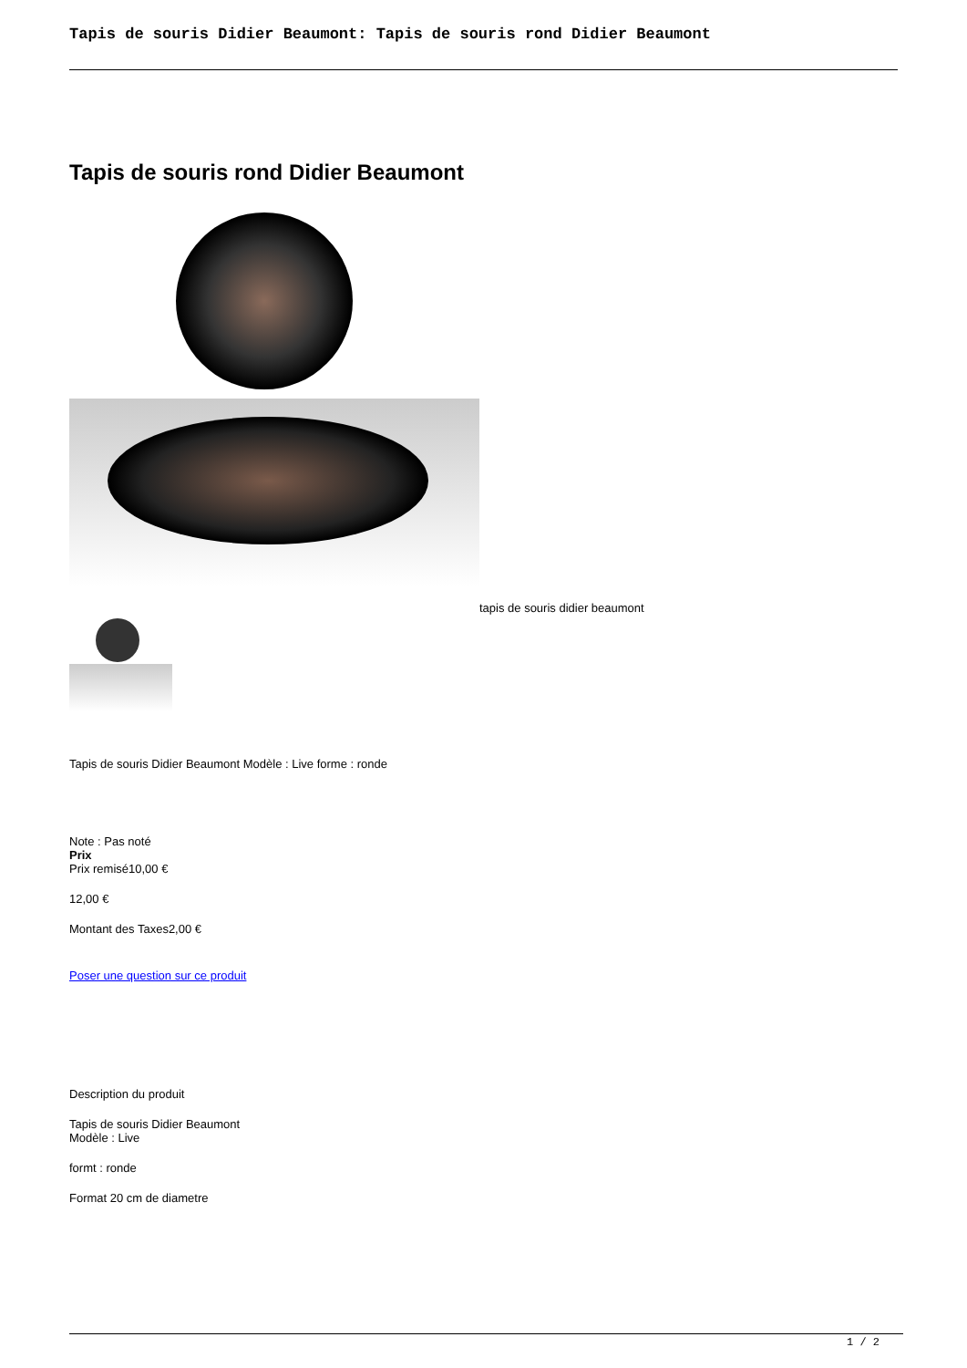Tapis de souris Didier Beaumont: Tapis de souris rond Didier Beaumont
Tapis de souris rond Didier Beaumont
tapis de souris didier beaumont
Tapis de souris Didier Beaumont Modèle : Live forme : ronde
Note : Pas noté
Prix
Prix remisé10,00 €
12,00 €
Montant des Taxes2,00 €
Poser une question sur ce produit
Description du produit
Tapis de souris Didier Beaumont
Modèle : Live
formt : ronde
Format 20 cm de diametre
1 / 2